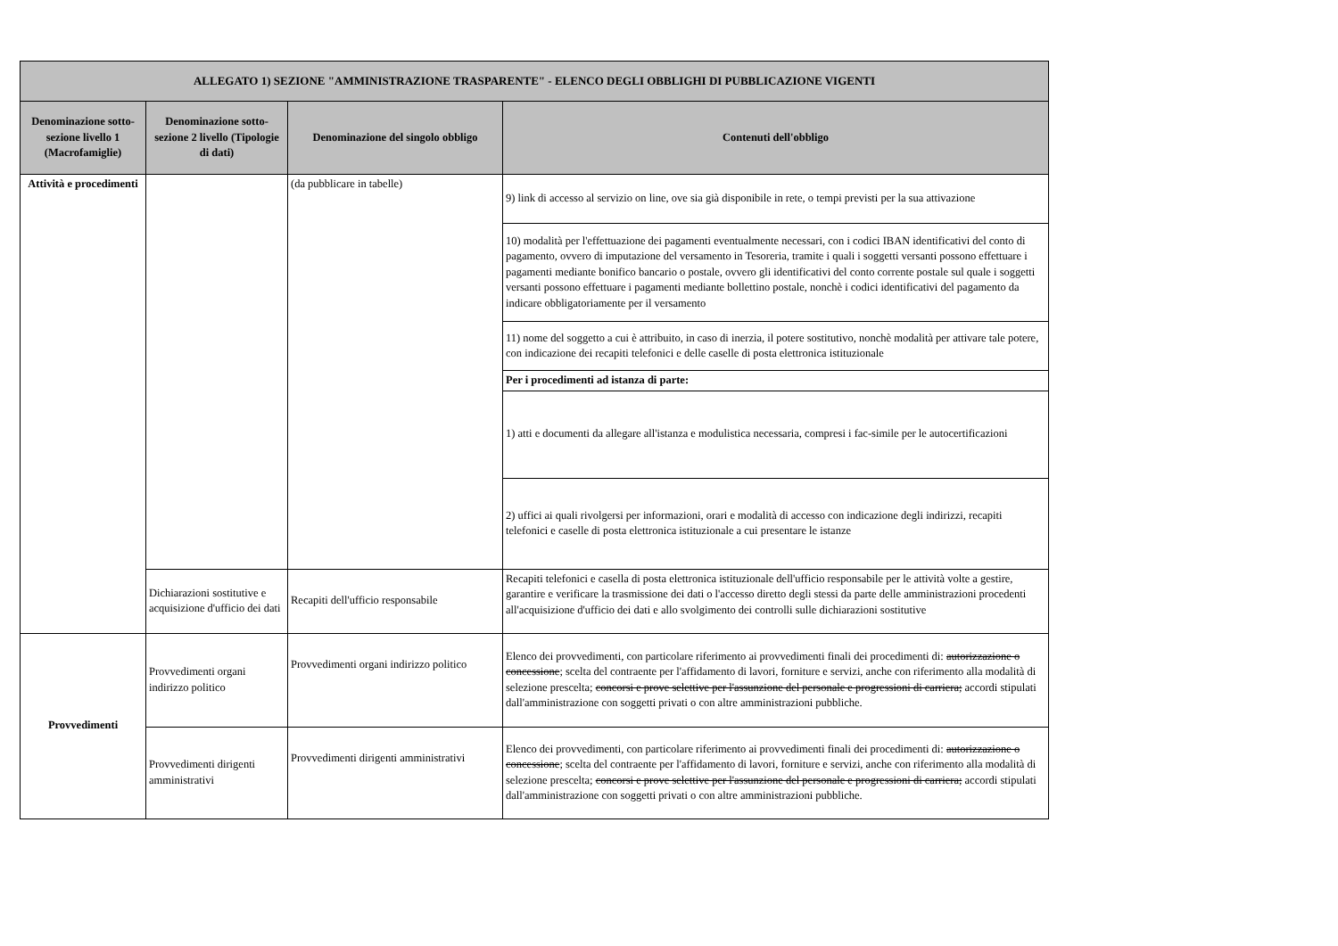| ALLEGATO 1) SEZIONE "AMMINISTRAZIONE TRASPARENTE" - ELENCO DEGLI OBBLIGHI DI PUBBLICAZIONE VIGENTI | | | |
| --- | --- | --- | --- |
| Denominazione sotto-sezione livello 1 (Macrofamiglie) | Denominazione sotto-sezione 2 livello (Tipologie di dati) | Denominazione del singolo obbligo | Contenuti dell'obbligo |
| Attività e procedimenti | | (da pubblicare in tabelle) | 9) link di accesso al servizio on line, ove sia già disponibile in rete, o tempi previsti per la sua attivazione |
| | | | 10) modalità per l'effettuazione dei pagamenti eventualmente necessari, con i codici IBAN identificativi del conto di pagamento, ovvero di imputazione del versamento in Tesoreria, tramite i quali i soggetti versanti possono effettuare i pagamenti mediante bonifico bancario o postale, ovvero gli identificativi del conto corrente postale sul quale i soggetti versanti possono effettuare i pagamenti mediante bollettino postale, nonchè i codici identificativi del pagamento da indicare obbligatoriamente per il versamento |
| | | | 11) nome del soggetto a cui è attribuito, in caso di inerzia, il potere sostitutivo, nonchè modalità per attivare tale potere, con indicazione dei recapiti telefonici e delle caselle di posta elettronica istituzionale |
| | | | Per i procedimenti ad istanza di parte: |
| | | | 1) atti e documenti da allegare all'istanza e modulistica necessaria, compresi i fac-simile per le autocertificazioni |
| | | | 2) uffici ai quali rivolgersi per informazioni, orari e modalità di accesso con indicazione degli indirizzi, recapiti telefonici e caselle di posta elettronica istituzionale a cui presentare le istanze |
| | Dichiarazioni sostitutive e acquisizione d'ufficio dei dati | Recapiti dell'ufficio responsabile | Recapiti telefonici e casella di posta elettronica istituzionale dell'ufficio responsabile per le attività volte a gestire, garantire e verificare la trasmissione dei dati o l'accesso diretto degli stessi da parte delle amministrazioni procedenti all'acquisizione d'ufficio dei dati e allo svolgimento dei controlli sulle dichiarazioni sostitutive |
| Provvedimenti | Provvedimenti organi indirizzo politico | Provvedimenti organi indirizzo politico | Elenco dei provvedimenti, con particolare riferimento ai provvedimenti finali dei procedimenti di: autorizzazione o concessione ; scelta del contraente per l'affidamento di lavori, forniture e servizi, anche con riferimento alla modalità di selezione prescelta; concorsi e prove selettive per l'assunzione del personale e progressioni di carriera; accordi stipulati dall'amministrazione con soggetti privati o con altre amministrazioni pubbliche. |
| | Provvedimenti dirigenti amministrativi | Provvedimenti dirigenti amministrativi | Elenco dei provvedimenti, con particolare riferimento ai provvedimenti finali dei procedimenti di: autorizzazione o concessione ; scelta del contraente per l'affidamento di lavori, forniture e servizi, anche con riferimento alla modalità di selezione prescelta; concorsi e prove selettive per l'assunzione del personale e progressioni di carriera; accordi stipulati dall'amministrazione con soggetti privati o con altre amministrazioni pubbliche. |